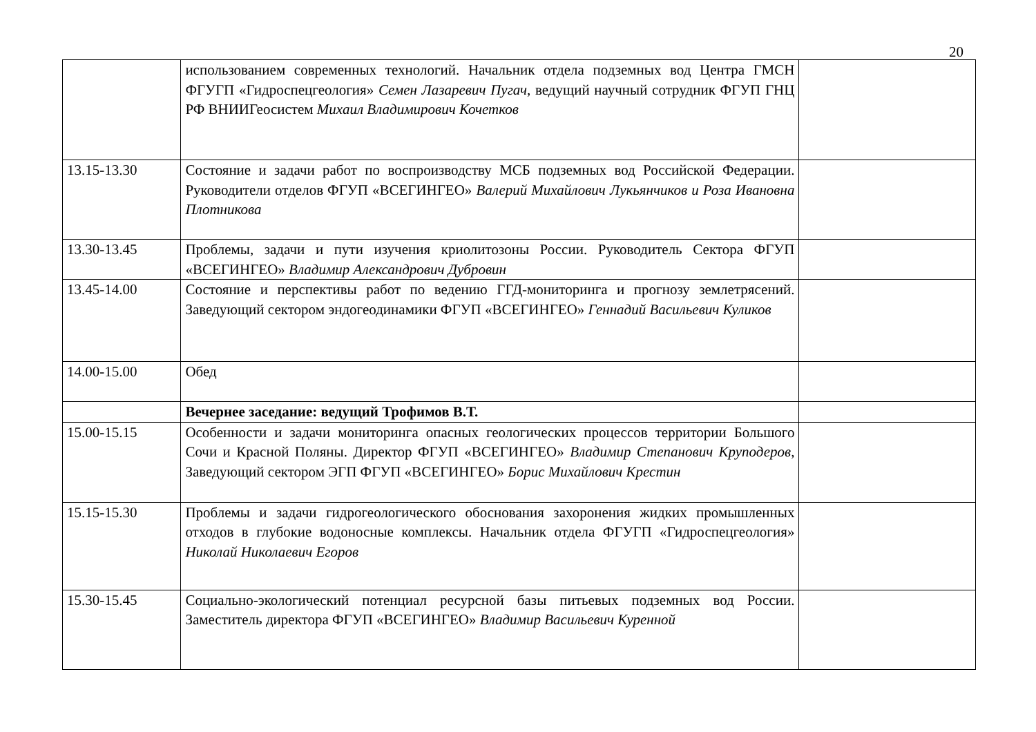20
| | использованием современных технологий. Начальник отдела подземных вод Центра ГМСН ФГУГП «Гидроспецгеология» Семен Лазаревич Пугач , ведущий научный сотрудник ФГУП ГНЦ РФ ВНИИГеосистем Михаил Владимирович Кочетков | |
| 13.15-13.30 | Состояние и задачи работ по воспроизводству МСБ подземных вод Российской Федерации. Руководители отделов ФГУП «ВСЕГИНГЕО» Валерий Михайлович Лукьянчиков и Роза Ивановна Плотникова | |
| 13.30-13.45 | Проблемы, задачи и пути изучения криолитозоны России. Руководитель Сектора ФГУП «ВСЕГИНГЕО» Владимир Александрович Дубровин | |
| 13.45-14.00 | Состояние и перспективы работ по ведению ГГД-мониторинга и прогнозу землетрясений. Заведующий сектором эндогеодинамики ФГУП «ВСЕГИНГЕО» Геннадий Васильевич Куликов | |
| 14.00-15.00 | Обед | |
| | Вечернее заседание: ведущий Трофимов В.Т. | |
| 15.00-15.15 | Особенности и задачи мониторинга опасных геологических процессов территории Большого Сочи и Красной Поляны. Директор ФГУП «ВСЕГИНГЕО» Владимир Степанович Круподеров , Заведующий сектором ЭГП ФГУП «ВСЕГИНГЕО» Борис Михайлович Крестин | |
| 15.15-15.30 | Проблемы и задачи гидрогеологического обоснования захоронения жидких промышленных отходов в глубокие водоносные комплексы. Начальник отдела ФГУГП «Гидроспецгеология» Николай Николаевич Егоров | |
| 15.30-15.45 | Социально-экологический потенциал ресурсной базы питьевых подземных вод России. Заместитель директора ФГУП «ВСЕГИНГЕО» Владимир Васильевич Куренной | |